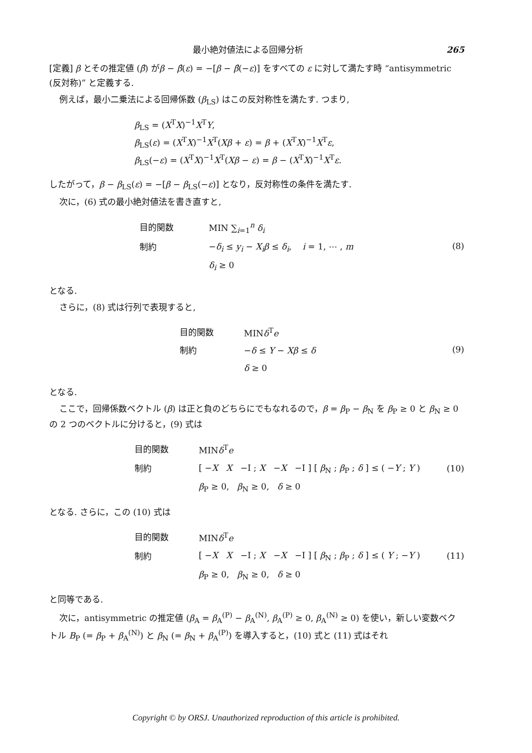最小絶対値法による回帰分析 265
[定義] β とその推定値 (β̂) がβ − β̂(ε) = −[β − β̂(−ε)] をすべての ε に対して満たす時 “antisymmetric (反対称)” と定義する.
例えば，最小二乗法による回帰係数 (β<sub>LS</sub>) はこの反対称性を満たす. つまり,
β<sub>LS</sub> = (X<sup>T</sup>X)<sup>−1</sup>X<sup>T</sup>Y,
β<sub>LS</sub>(ε) = (X<sup>T</sup>X)<sup>−1</sup>X<sup>T</sup>(Xβ + ε) = β + (X<sup>T</sup>X)<sup>−1</sup>X<sup>T</sup>ε,
β<sub>LS</sub>(−ε) = (X<sup>T</sup>X)<sup>−1</sup>X<sup>T</sup>(Xβ − ε) = β − (X<sup>T</sup>X)<sup>−1</sup>X<sup>T</sup>ε.
したがって，β − β<sub>LS</sub>(ε) = −[β − β<sub>LS</sub>(−ε)] となり，反対称性の条件を満たす.
次に，(6) 式の最小絶対値法を書き直すと,
| 目的関数 | MIN ∑<sub>i=1</sub><sup>n</sup> δ<sub>i</sub> |
| 制約 | − δ<sub>i</sub> ≤ y<sub>i</sub> − X<sub>i</sub>β ≤ δ<sub>i</sub> , i = 1, ⋯ , m |
| | δ<sub>i</sub> ≥ 0 |
(8)
となる.
さらに，(8) 式は行列で表現すると,
| 目的関数 | MIN δ<sup>T</sup> e |
| 制約 | − δ ≤ Y − Xβ ≤ δ |
| | δ ≥ 0 |
(9)
となる.
ここで，回帰係数ベクトル (β) は正と負のどちらにでもなれるので，β = β<sub>P</sub> − β<sub>N</sub> を β<sub>P</sub> ≥ 0 と β<sub>N</sub> ≥ 0 の 2 つのベクトルに分けると，(9) 式は
| 目的関数 | MIN δ<sup>T</sup> e |
| 制約 | [ − X X −I ; X − X −I ] [ β<sub>N</sub> ; β<sub>P</sub> ; δ ] ≤ ( − Y ; Y ) |
| | β<sub>P</sub> ≥ 0, β<sub>N</sub> ≥ 0, δ ≥ 0 |
(10)
となる. さらに，この (10) 式は
| 目的関数 | MIN δ<sup>T</sup> e |
| 制約 | [ − X X −I ; X − X −I ] [ β<sub>N</sub> ; β<sub>P</sub> ; δ ] ≤ ( Y ; − Y ) |
| | β<sub>P</sub> ≥ 0, β<sub>N</sub> ≥ 0, δ ≥ 0 |
(11)
と同等である.
次に，antisymmetric の推定値 (β<sub>A</sub> = β<sub>A</sub><sup>(P)</sup> − β<sub>A</sub><sup>(N)</sup>, β<sub>A</sub><sup>(P)</sup> ≥ 0, β<sub>A</sub><sup>(N)</sup> ≥ 0) を使い，新しい変数ベクトル B<sub>P</sub> (= β<sub>P</sub> + β<sub>A</sub><sup>(N)</sup>) と β<sub>N</sub> (= β<sub>N</sub> + β<sub>A</sub><sup>(P)</sup>) を導入すると，(10) 式と (11) 式はそれ
Copyright © by ORSJ. Unauthorized reproduction of this article is prohibited.